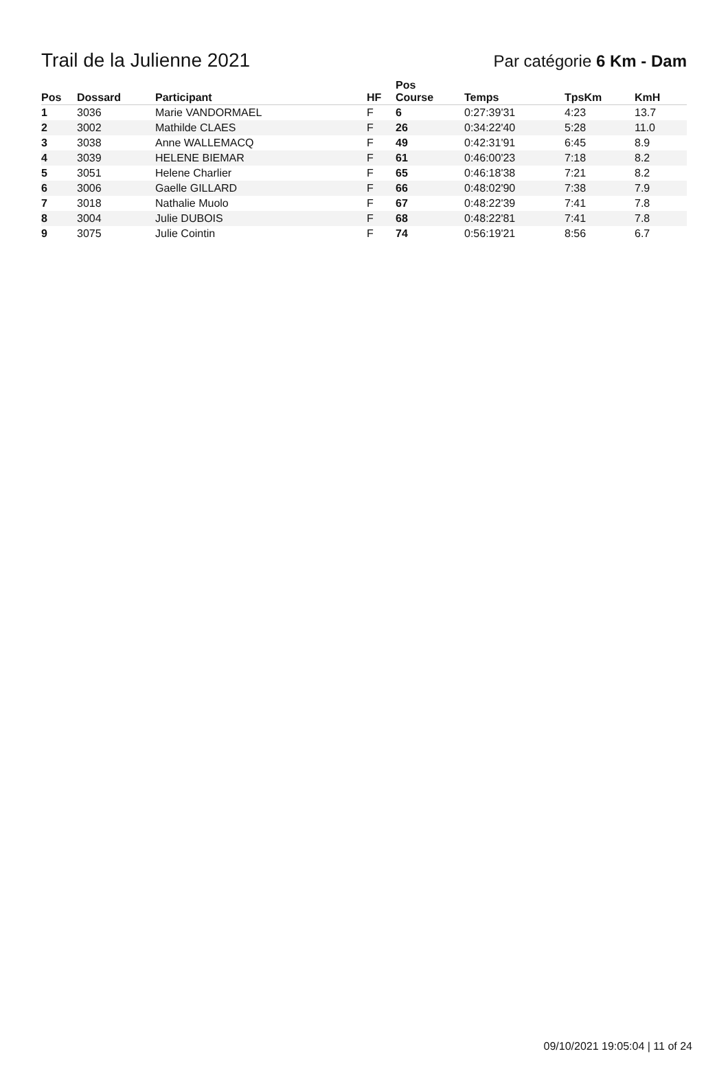Trail de la Julienne 2021
Par catégorie 6 Km - Dam
| Pos | Dossard | Participant | HF | Pos Course | Temps | TpsKm | KmH |
| --- | --- | --- | --- | --- | --- | --- | --- |
| 1 | 3036 | Marie VANDORMAEL | F | 6 | 0:27:39'31 | 4:23 | 13.7 |
| 2 | 3002 | Mathilde CLAES | F | 26 | 0:34:22'40 | 5:28 | 11.0 |
| 3 | 3038 | Anne WALLEMACQ | F | 49 | 0:42:31'91 | 6:45 | 8.9 |
| 4 | 3039 | HELENE BIEMAR | F | 61 | 0:46:00'23 | 7:18 | 8.2 |
| 5 | 3051 | Helene Charlier | F | 65 | 0:46:18'38 | 7:21 | 8.2 |
| 6 | 3006 | Gaelle GILLARD | F | 66 | 0:48:02'90 | 7:38 | 7.9 |
| 7 | 3018 | Nathalie Muolo | F | 67 | 0:48:22'39 | 7:41 | 7.8 |
| 8 | 3004 | Julie DUBOIS | F | 68 | 0:48:22'81 | 7:41 | 7.8 |
| 9 | 3075 | Julie Cointin | F | 74 | 0:56:19'21 | 8:56 | 6.7 |
09/10/2021 19:05:04 | 11 of 24